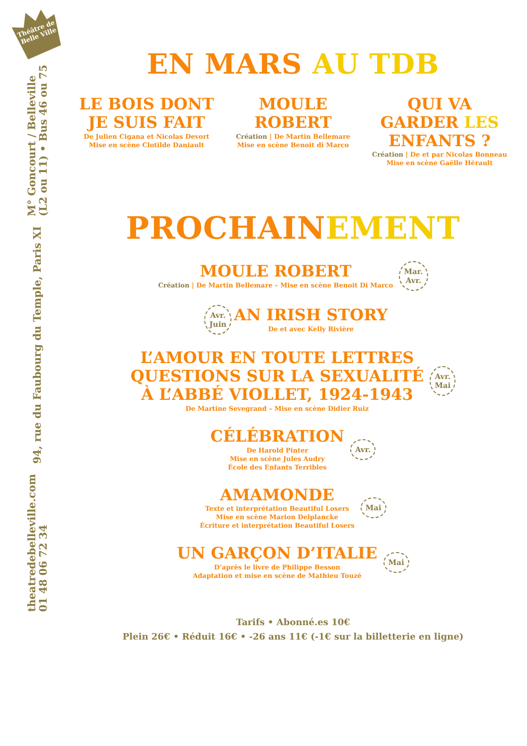Théâtre de Belle Ville
M° Goncourt / Belleville
(L2 ou 11) • Bus 46 ou 75
94, rue du Faubourg du Temple, Paris XI
theatredebelleville.com
01 48 06 72 34
EN MARS AU TDB
LE BOIS DONT JE SUIS FAIT
De Julien Cigana et Nicolas Devort
Mise en scène Clotilde Daniault
MOULE ROBERT
Création | De Martin Bellemare
Mise en scène Benoit di Marco
QUI VA GARDER LES ENFANTS ?
Création | De et par Nicolas Bonneau
Mise en scène Gaëlle Hérault
PROCHAINEMENT
MOULE ROBERT
Création | De Martin Bellemare – Mise en scène Benoit Di Marco
Mar.
Avr.
Avr.
Juin
AN IRISH STORY
De et avec Kelly Rivière
L’AMOUR EN TOUTE LETTRES
QUESTIONS SUR LA SEXUALITÉ
À L’ABBÉ VIOLLET, 1924-1943
De Martine Sevegrand – Mise en scène Didier Ruiz
Avr.
Mai
CÉLÉBRATION
De Harold Pinter
Mise en scène Jules Audry
École des Enfants Terribles
Avr.
AMAMONDE
Texte et interprétation Beautiful Losers
Mise en scène Marion Delplancke
Écriture et interprétation Beautiful Losers
Mai
UN GARÇON D’ITALIE
D’après le livre de Philippe Besson
Adaptation et mise en scène de Mathieu Touzé
Mai
Tarifs • Abonné.es 10€
Plein 26€ • Réduit 16€ • -26 ans 11€ (-1€ sur la billetterie en ligne)